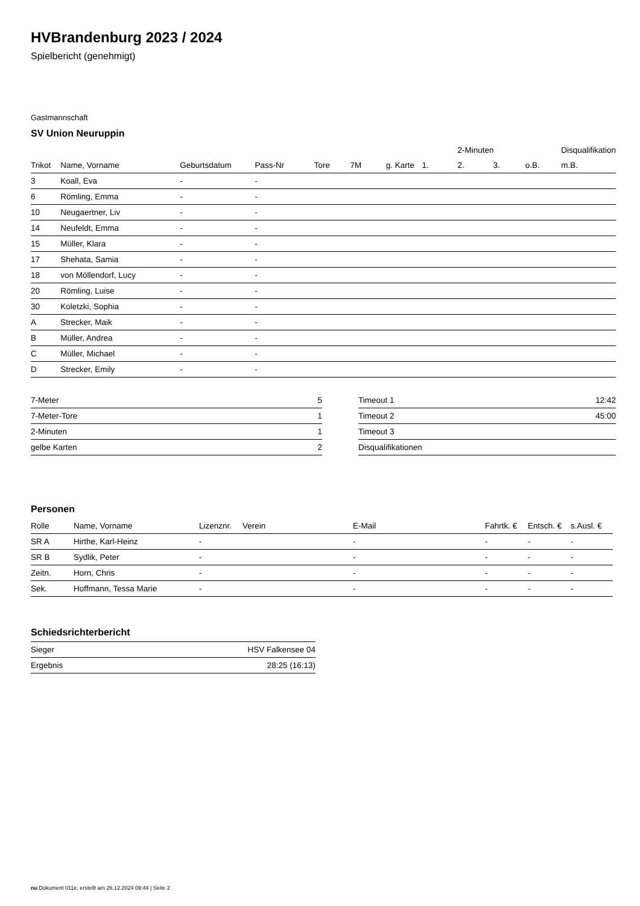HVBrandenburg 2023 / 2024
Spielbericht (genehmigt)
Gastmannschaft
SV Union Neuruppin
| | | | | | | | | 2-Minuten | | | Disqualifikation |
| --- | --- | --- | --- | --- | --- | --- | --- | --- | --- | --- | --- |
| Trikot | Name, Vorname | Geburtsdatum | Pass-Nr | Tore | 7M | g. Karte | 1. | 2. | 3. | o.B. | m.B. |
| 3 | Koall, Eva | - | - | | | | | | | | |
| 6 | Römling, Emma | - | - | | | | | | | | |
| 10 | Neugaertner, Liv | - | - | | | | | | | | |
| 14 | Neufeldt, Emma | - | - | | | | | | | | |
| 15 | Müller, Klara | - | - | | | | | | | | |
| 17 | Shehata, Samia | - | - | | | | | | | | |
| 18 | von Möllendorf, Lucy | - | - | | | | | | | | |
| 20 | Römling, Luise | - | - | | | | | | | | |
| 30 | Koletzki, Sophia | - | - | | | | | | | | |
| A | Strecker, Maik | - | - | | | | | | | | |
| B | Müller, Andrea | - | - | | | | | | | | |
| C | Müller, Michael | - | - | | | | | | | | |
| D | Strecker, Emily | - | - | | | | | | | | |
| 7-Meter | 5 |
| 7-Meter-Tore | 1 |
| 2-Minuten | 1 |
| gelbe Karten | 2 |
| Timeout 1 | 12:42 |
| Timeout 2 | 45:00 |
| Timeout 3 | |
| Disqualifikationen | |
Personen
| Rolle | Name, Vorname | Lizenznr. | Verein | E-Mail | Fahrtk. € | Entsch. € | s.Ausl. € |
| --- | --- | --- | --- | --- | --- | --- | --- |
| SR A | Hirthe, Karl-Heinz | - | | - | - | - | - |
| SR B | Sydlik, Peter | - | | - | - | - | - |
| Zeitn. | Horn, Chris | - | | - | - | - | - |
| Sek. | Hoffmann, Tessa Marie | - | | - | - | - | - |
Schiedsrichterbericht
| Sieger | HSV Falkensee 04 |
| Ergebnis | 28:25 (16:13) |
nu.Dokument 011e, erstellt am 26.12.2024 09:44 | Seite 2